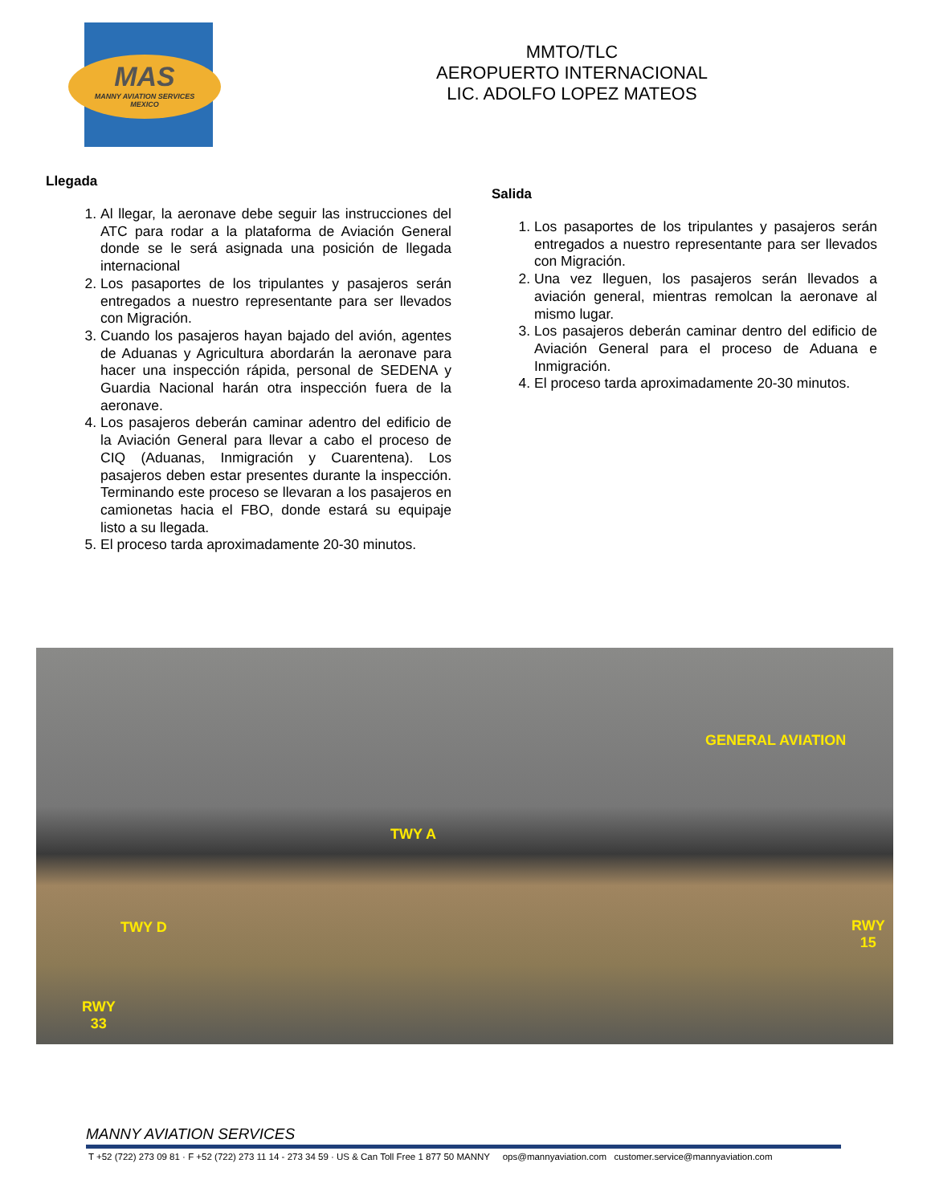MAS
MANNY AVIATION SERVICES
MEXICO
MMTO/TLC
AEROPUERTO INTERNACIONAL
LIC. ADOLFO LOPEZ MATEOS
Llegada
1. Al llegar, la aeronave debe seguir las instrucciones del ATC para rodar a la plataforma de Aviación General donde se le será asignada una posición de llegada internacional
2. Los pasaportes de los tripulantes y pasajeros serán entregados a nuestro representante para ser llevados con Migración.
3. Cuando los pasajeros hayan bajado del avión, agentes de Aduanas y Agricultura abordarán la aeronave para hacer una inspección rápida, personal de SEDENA y Guardia Nacional harán otra inspección fuera de la aeronave.
4. Los pasajeros deberán caminar adentro del edificio de la Aviación General para llevar a cabo el proceso de CIQ (Aduanas, Inmigración y Cuarentena). Los pasajeros deben estar presentes durante la inspección. Terminando este proceso se llevaran a los pasajeros en camionetas hacia el FBO, donde estará su equipaje listo a su llegada.
5. El proceso tarda aproximadamente 20-30 minutos.
Salida
1. Los pasaportes de los tripulantes y pasajeros serán entregados a nuestro representante para ser llevados con Migración.
2. Una vez lleguen, los pasajeros serán llevados a aviación general, mientras remolcan la aeronave al mismo lugar.
3. Los pasajeros deberán caminar dentro del edificio de Aviación General para el proceso de Aduana e Inmigración.
4. El proceso tarda aproximadamente 20-30 minutos.
GENERAL AVIATION
TWY A
TWY D RWY
15
RWY
33
MANNY AVIATION SERVICES
T +52 (722) 273 09 81 · F +52 (722) 273 11 14 - 273 34 59 · US & Can Toll Free 1 877 50 MANNY ops@mannyaviation.com customer.service@mannyaviation.com